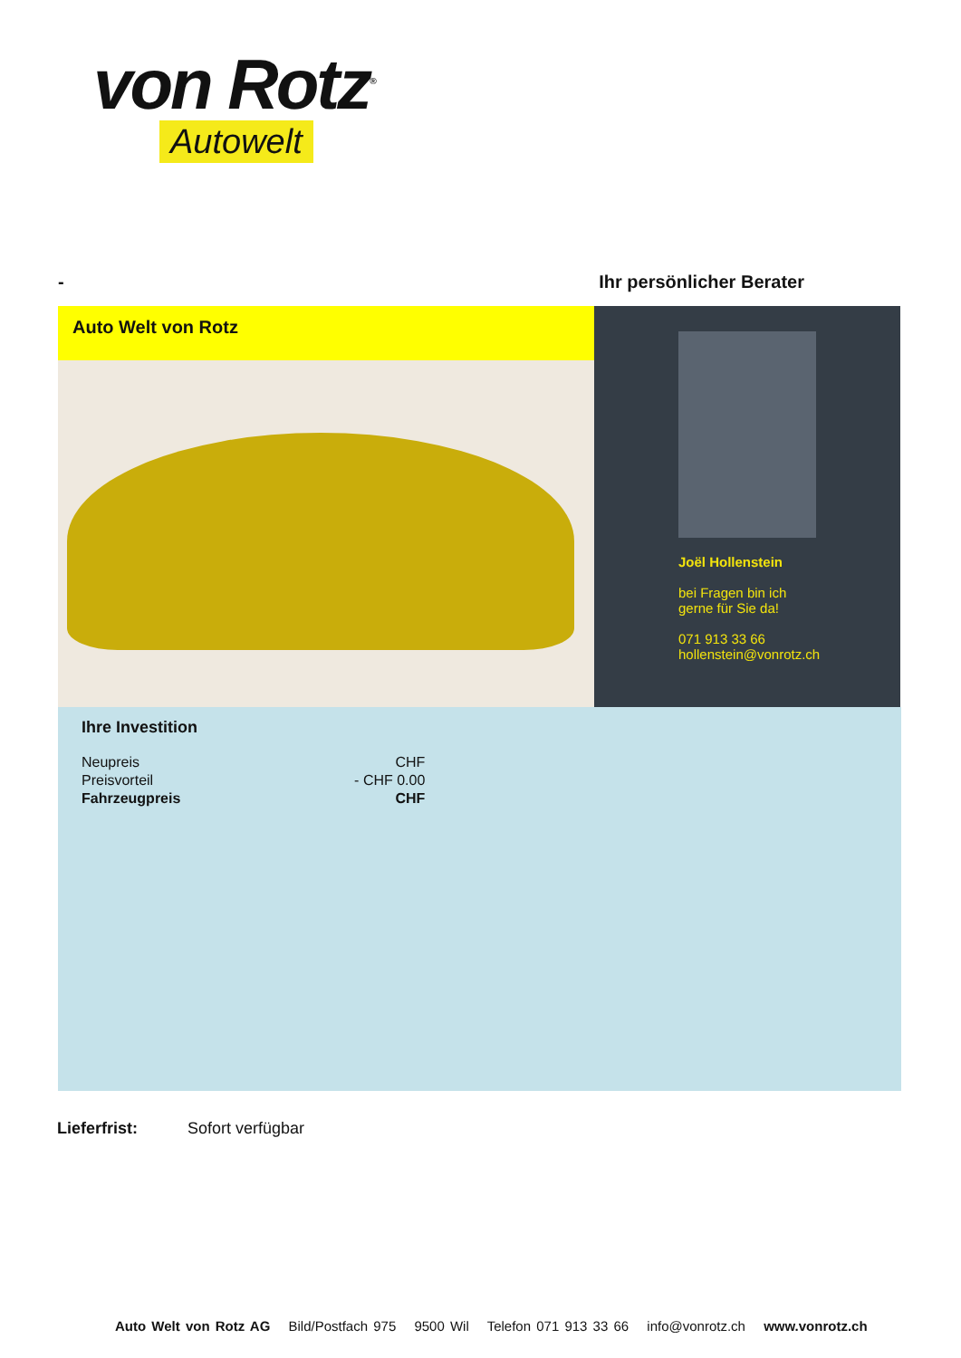von Rotz<sup>®</sup>
Autowelt
- Ihr persönlicher Berater
Auto Welt von Rotz
Joël Hollenstein
bei Fragen bin ich
gerne für Sie da!
071 913 33 66
hollenstein@vonrotz.ch
Ihre Investition
| Neupreis | CHF |
| Preisvorteil | - CHF 0.00 |
| Fahrzeugpreis | CHF |
Lieferfrist: Sofort verfügbar
Auto Welt von Rotz AG Bild/Postfach 975 9500 Wil Telefon 071 913 33 66 info@vonrotz.ch www.vonrotz.ch